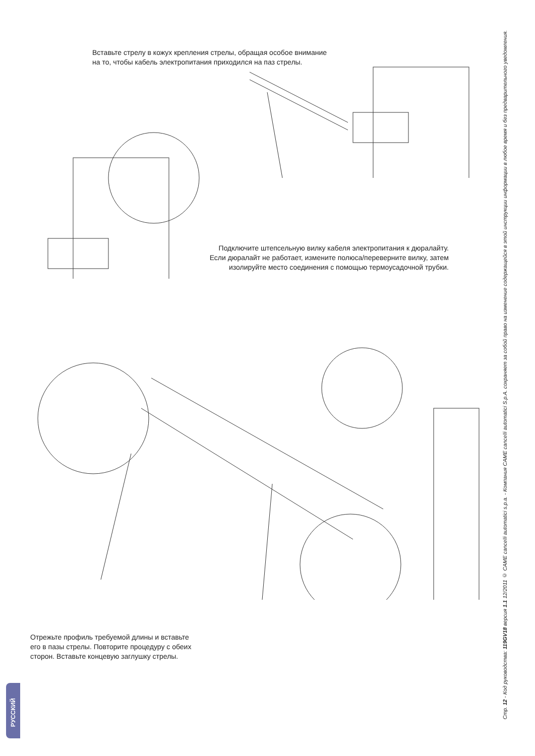Вставьте стрелу в кожух крепления стрелы, обращая особое внимание
на то, чтобы кабель электропитания приходился на паз стрелы.
Подключите штепсельную вилку кабеля электропитания к дюралайту.
Если дюралайт не работает, измените полюса/переверните вилку, затем
изолируйте место соединения с помощью термоусадочной трубки.
Отрежьте профиль требуемой длины и вставьте
его в пазы стрелы. Повторите процедуру с обеих
сторон. Вставьте концевую заглушку стрелы.
РУССКИЙ
Стр. 12 - Код руководства: 119GV18 версия 1.1 12/2011 © CAME cancelli automatici s.p.a. - Компания CAME cancelli automatici S.p.A. сохраняет за собой право на изменение содержащейся в этой инструкции информации в любое время и без предварительного уведомления.